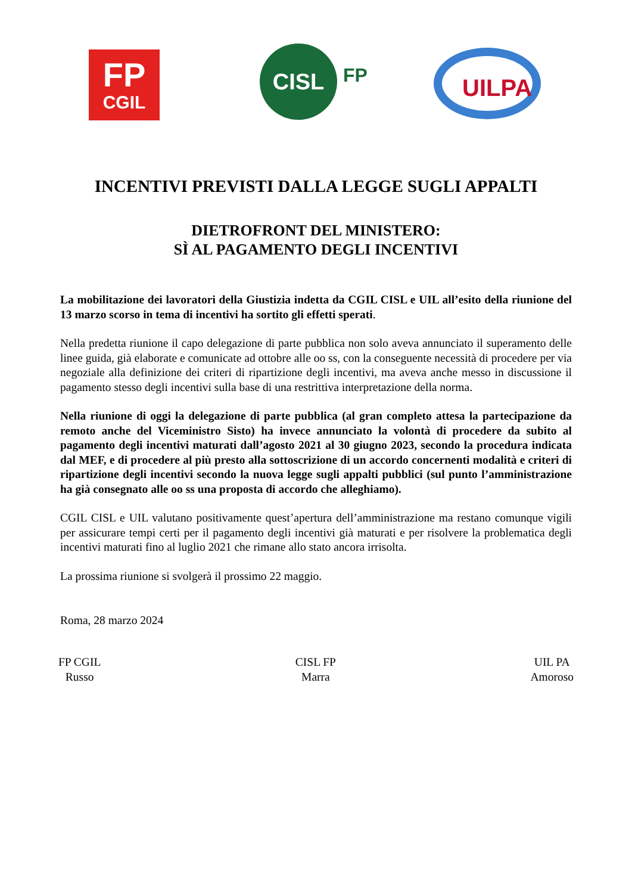FP
CGIL
CISL
FP UILPA
INCENTIVI PREVISTI DALLA LEGGE SUGLI APPALTI
DIETROFRONT DEL MINISTERO:
SÌ AL PAGAMENTO DEGLI INCENTIVI
La mobilitazione dei lavoratori della Giustizia indetta da CGIL CISL e UIL all’esito della riunione del 13 marzo scorso in tema di incentivi ha sortito gli effetti sperati.
Nella predetta riunione il capo delegazione di parte pubblica non solo aveva annunciato il superamento delle linee guida, già elaborate e comunicate ad ottobre alle oo ss, con la conseguente necessità di procedere per via negoziale alla definizione dei criteri di ripartizione degli incentivi, ma aveva anche messo in discussione il pagamento stesso degli incentivi sulla base di una restrittiva interpretazione della norma.
Nella riunione di oggi la delegazione di parte pubblica (al gran completo attesa la partecipazione da remoto anche del Viceministro Sisto) ha invece annunciato la volontà di procedere da subito al pagamento degli incentivi maturati dall’agosto 2021 al 30 giugno 2023, secondo la procedura indicata dal MEF, e di procedere al più presto alla sottoscrizione di un accordo concernenti modalità e criteri di ripartizione degli incentivi secondo la nuova legge sugli appalti pubblici (sul punto l’amministrazione ha già consegnato alle oo ss una proposta di accordo che alleghiamo).
CGIL CISL e UIL valutano positivamente quest’apertura dell’amministrazione ma restano comunque vigili per assicurare tempi certi per il pagamento degli incentivi già maturati e per risolvere la problematica degli incentivi maturati fino al luglio 2021 che rimane allo stato ancora irrisolta.
La prossima riunione si svolgerà il prossimo 22 maggio.
Roma, 28 marzo 2024
FP CGIL
Russo
CISL FP
Marra
UIL PA
Amoroso